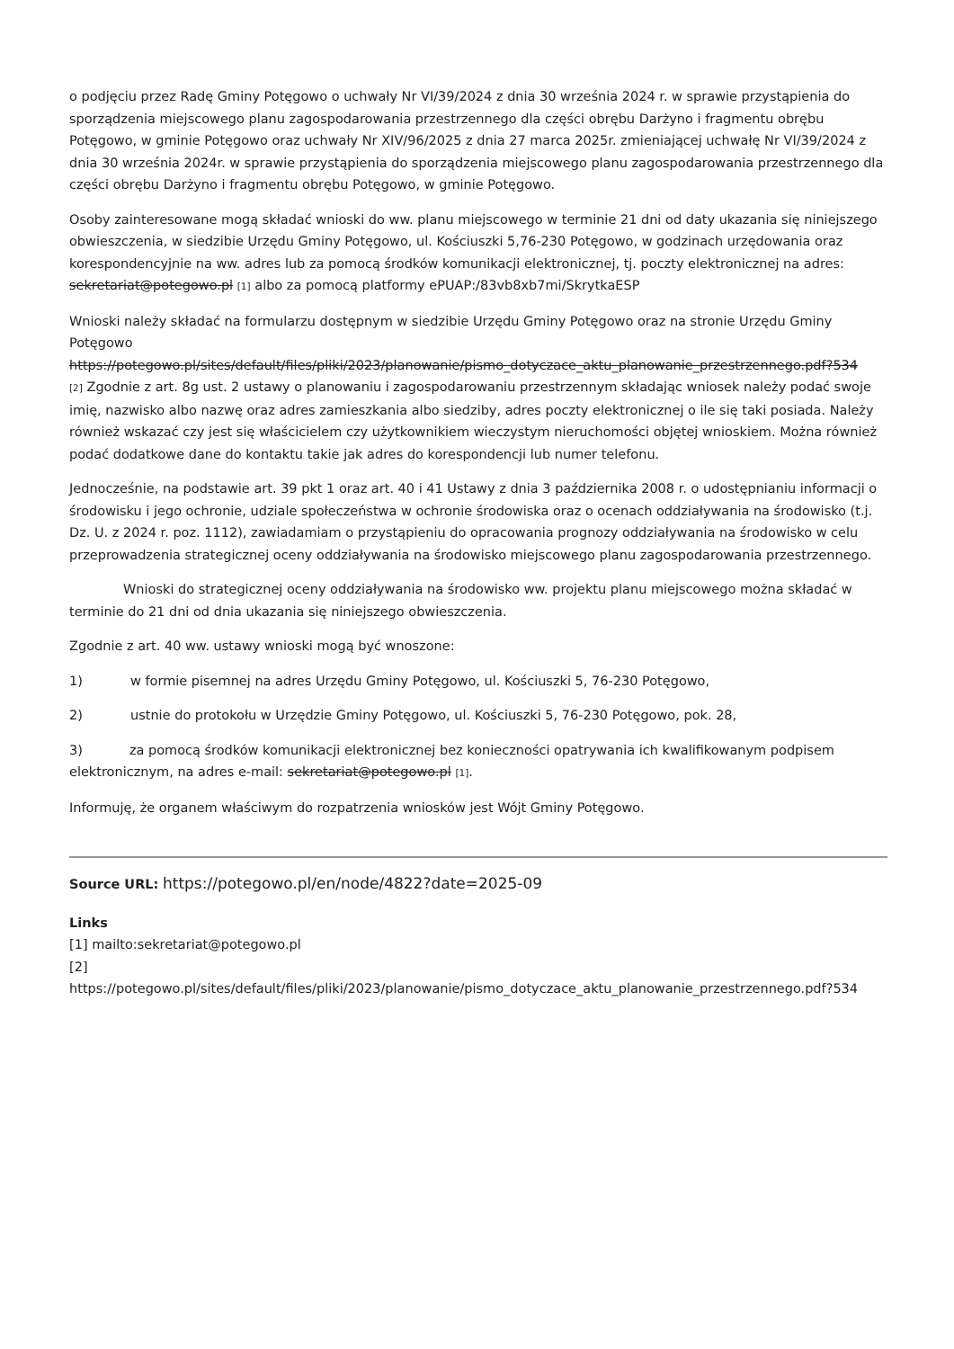o podjęciu przez Radę Gminy Potęgowo o uchwały Nr VI/39/2024 z dnia 30 września 2024 r. w sprawie przystąpienia do sporządzenia miejscowego planu zagospodarowania przestrzennego dla części obrębu Darżyno i fragmentu obrębu Potęgowo, w gminie Potęgowo oraz uchwały Nr XIV/96/2025 z dnia 27 marca 2025r. zmieniającej uchwałę Nr VI/39/2024 z dnia 30 września 2024r. w sprawie przystąpienia do sporządzenia miejscowego planu zagospodarowania przestrzennego dla części obrębu Darżyno i fragmentu obrębu Potęgowo, w gminie Potęgowo.
Osoby zainteresowane mogą składać wnioski do ww. planu miejscowego w terminie 21 dni od daty ukazania się niniejszego obwieszczenia, w siedzibie Urzędu Gminy Potęgowo, ul. Kościuszki 5,76-230 Potęgowo, w godzinach urzędowania oraz korespondencyjnie na ww. adres lub za pomocą środków komunikacji elektronicznej, tj. poczty elektronicznej na adres: sekretariat@potegowo.pl [1] albo za pomocą platformy ePUAP:/83vb8xb7mi/SkrytkaESP
Wnioski należy składać na formularzu dostępnym w siedzibie Urzędu Gminy Potęgowo oraz na stronie Urzędu Gminy Potęgowo
https://potegowo.pl/sites/default/files/pliki/2023/planowanie/pismo_dotyczace_aktu_planowanie_przestrzennego.pdf?534
[2] Zgodnie z art. 8g ust. 2 ustawy o planowaniu i zagospodarowaniu przestrzennym składając wniosek należy podać swoje imię, nazwisko albo nazwę oraz adres zamieszkania albo siedziby, adres poczty elektronicznej o ile się taki posiada. Należy również wskazać czy jest się właścicielem czy użytkownikiem wieczystym nieruchomości objętej wnioskiem. Można również podać dodatkowe dane do kontaktu takie jak adres do korespondencji lub numer telefonu.
Jednocześnie, na podstawie art. 39 pkt 1 oraz art. 40 i 41 Ustawy z dnia 3 października 2008 r. o udostępnianiu informacji o środowisku i jego ochronie, udziale społeczeństwa w ochronie środowiska oraz o ocenach oddziaływania na środowisko (t.j. Dz. U. z 2024 r. poz. 1112), zawiadamiam o przystąpieniu do opracowania prognozy oddziaływania na środowisko w celu przeprowadzenia strategicznej oceny oddziaływania na środowisko miejscowego planu zagospodarowania przestrzennego.
Wnioski do strategicznej oceny oddziaływania na środowisko ww. projektu planu miejscowego można składać w terminie do 21 dni od dnia ukazania się niniejszego obwieszczenia.
Zgodnie z art. 40 ww. ustawy wnioski mogą być wnoszone:
1) w formie pisemnej na adres Urzędu Gminy Potęgowo, ul. Kościuszki 5, 76-230 Potęgowo,
2) ustnie do protokołu w Urzędzie Gminy Potęgowo, ul. Kościuszki 5, 76-230 Potęgowo, pok. 28,
3) za pomocą środków komunikacji elektronicznej bez konieczności opatrywania ich kwalifikowanym podpisem elektronicznym, na adres e-mail: sekretariat@potegowo.pl [1].
Informuję, że organem właściwym do rozpatrzenia wniosków jest Wójt Gminy Potęgowo.
Source URL: https://potegowo.pl/en/node/4822?date=2025-09
Links
[1] mailto:sekretariat@potegowo.pl
[2]
https://potegowo.pl/sites/default/files/pliki/2023/planowanie/pismo_dotyczace_aktu_planowanie_przestrzennego.pdf?534